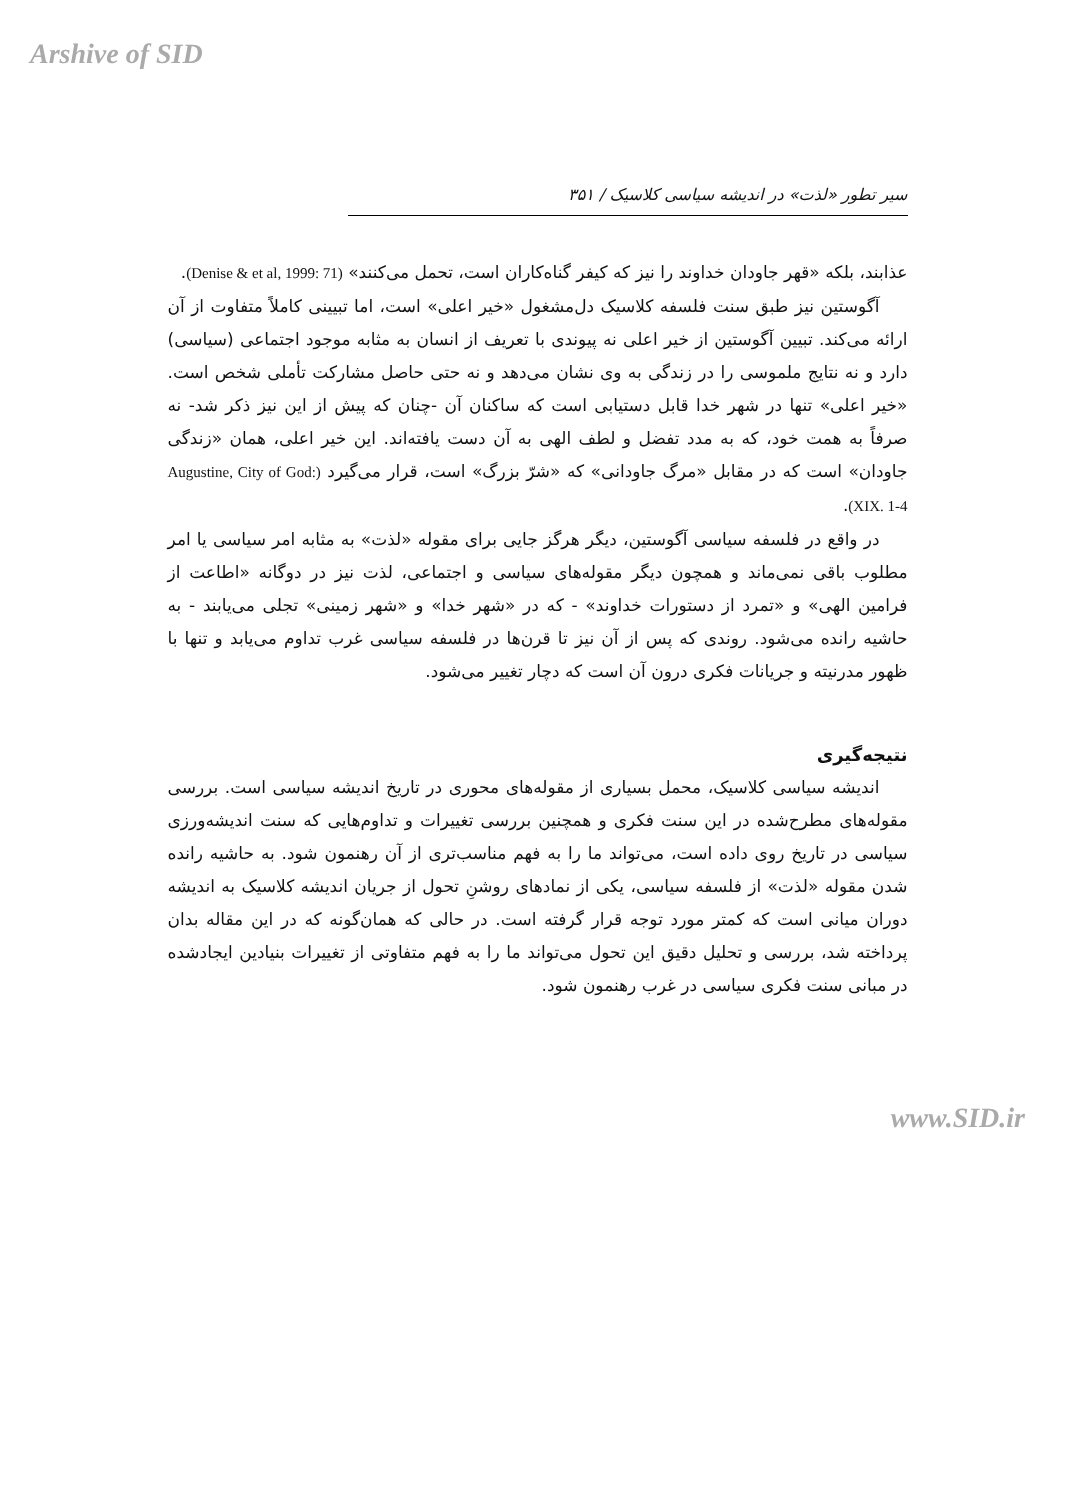Arshive of SID
سیر تطور «لذت» در اندیشه سیاسی کلاسیک / ۳۵۱
عذابند، بلکه «قهر جاودان خداوند را نیز که کیفر گناه‌کاران است، تحمل می‌کنند» (Denise & et al, 1999: 71).
آگوستین نیز طبق سنت فلسفه کلاسیک دل‌مشغول «خیر اعلی» است، اما تبیینی کاملاً متفاوت از آن ارائه می‌کند. تبیین آگوستین از خیر اعلی نه پیوندی با تعریف از انسان به مثابه موجود اجتماعی (سیاسی) دارد و نه نتایج ملموسی را در زندگی به وی نشان می‌دهد و نه حتی حاصل مشارکت تأملی شخص است. «خیر اعلی» تنها در شهر خدا قابل دستیابی است که ساکنان آن -چنان که پیش از این نیز ذکر شد- نه صرفاً به همت خود، که به مدد تفضل و لطف الهی به آن دست یافته‌اند. این خیر اعلی، همان «زندگی جاودان» است که در مقابل «مرگ جاودانی» که «شرّ بزرگ» است، قرار می‌گیرد (Augustine, City of God: XIX. 1-4).
در واقع در فلسفه سیاسی آگوستین، دیگر هرگز جایی برای مقوله «لذت» به مثابه امر سیاسی یا امر مطلوب باقی نمی‌ماند و همچون دیگر مقوله‌های سیاسی و اجتماعی، لذت نیز در دوگانه «اطاعت از فرامین الهی» و «تمرد از دستورات خداوند» - که در «شهر خدا» و «شهر زمینی» تجلی می‌یابند - به حاشیه رانده می‌شود. روندی که پس از آن نیز تا قرن‌ها در فلسفه سیاسی غرب تداوم می‌یابد و تنها با ظهور مدرنیته و جریانات فکری درون آن است که دچار تغییر می‌شود.
نتیجه‌گیری
اندیشه سیاسی کلاسیک، محمل بسیاری از مقوله‌های محوری در تاریخ اندیشه سیاسی است. بررسی مقوله‌های مطرح‌شده در این سنت فکری و همچنین بررسی تغییرات و تداوم‌هایی که سنت اندیشه‌ورزی سیاسی در تاریخ روی داده است، می‌تواند ما را به فهم مناسب‌تری از آن رهنمون شود. به حاشیه رانده شدن مقوله «لذت» از فلسفه سیاسی، یکی از نمادهای روشنِ تحول از جریان اندیشه کلاسیک به اندیشه دوران میانی است که کمتر مورد توجه قرار گرفته است. در حالی که همان‌گونه که در این مقاله بدان پرداخته شد، بررسی و تحلیل دقیق این تحول می‌تواند ما را به فهم متفاوتی از تغییرات بنیادین ایجادشده در مبانی سنت فکری سیاسی در غرب رهنمون شود.
www.SID.ir